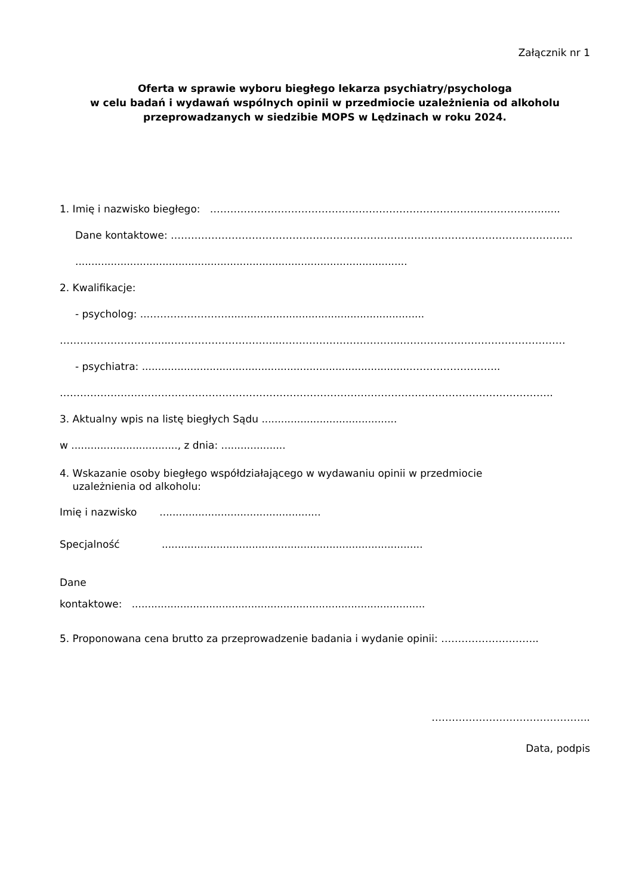Załącznik nr 1
Oferta w sprawie wyboru biegłego lekarza psychiatry/psychologa
w celu badań i wydawań wspólnych opinii w przedmiocie uzależnienia od alkoholu
przeprowadzanych w siedzibie MOPS w Lędzinach w roku 2024.
1. Imię i nazwisko biegłego: ……………………………………………………………………..………………......
Dane kontaktowe: ………………………………………………………………………………………………………..
.......................................................................................................
2. Kwalifikacje:
- psycholog: ..…………………….............................................................
…………………………...…………………………...……………………………...…………………………………………
- psychiatra: ....................................................................................……………………..
………………………………………………………………………………………………………………………………..
3. Aktualny wpis na listę biegłych Sądu ..........................................
w ................................., z dnia: ....................
4. Wskazanie osoby biegłego współdziałającego w wydawaniu opinii w przedmiocie
uzależnienia od alkoholu:
Imię i nazwisko ..................................................
Specjalność .................................................................................
Dane
kontaktowe: ...........................................................................................
5. Proponowana cena brutto za przeprowadzenie badania i wydanie opinii: ………………………..
………………………………………..
Data, podpis